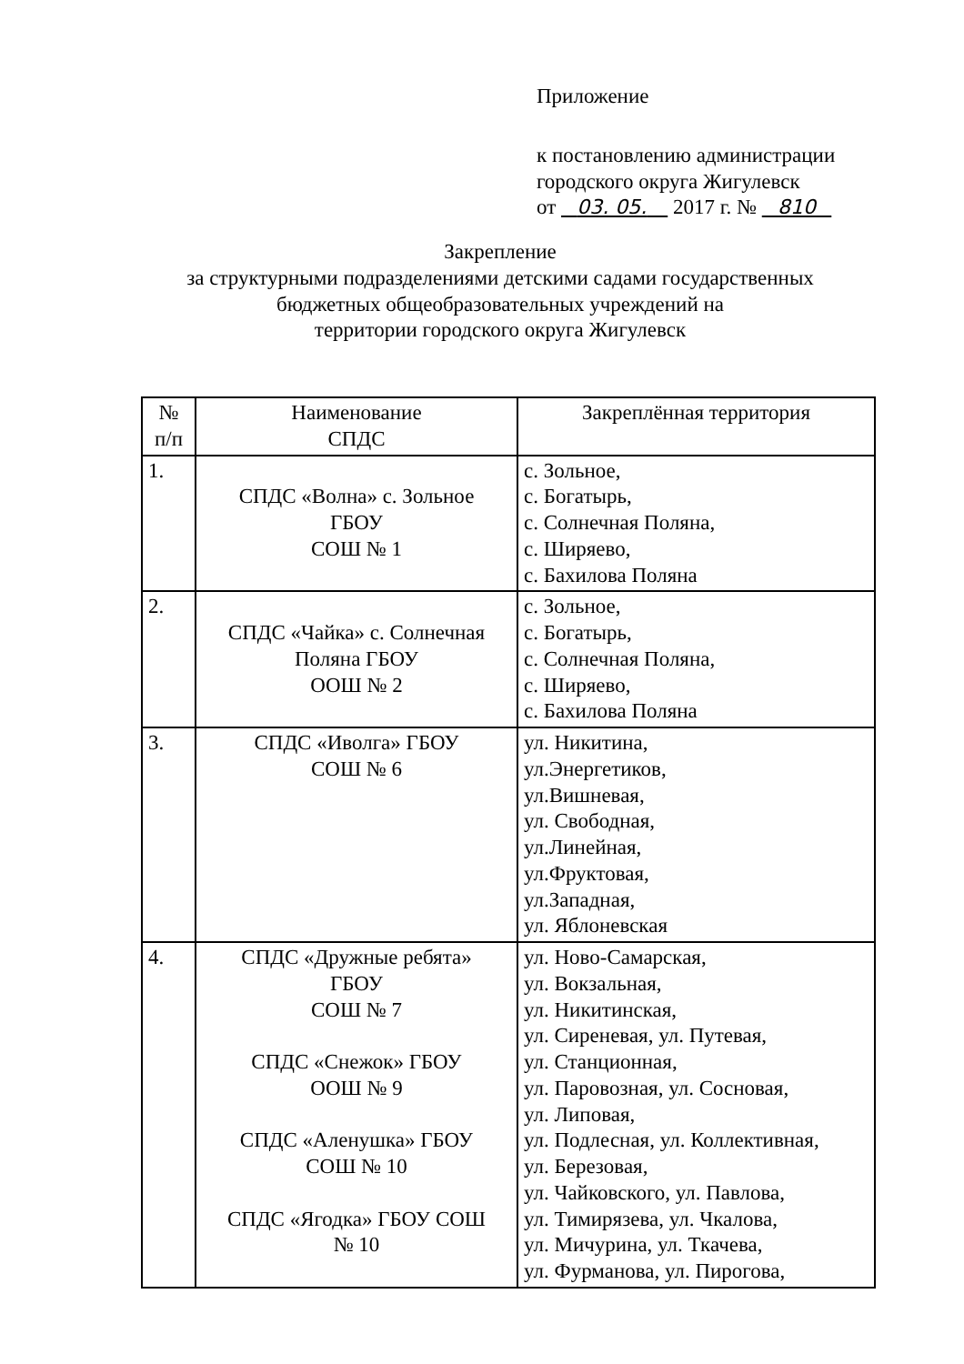Приложение
к постановлению администрации
городского округа Жигулевск
от 03. 05. 2017 г. № 810
Закрепление
за структурными подразделениями детскими садами государственных
бюджетных общеобразовательных учреждений на
территории городского округа Жигулевск
| № п/п | Наименование СПДС | Закреплённая территория |
| --- | --- | --- |
| 1. | СПДС «Волна» с. Зольное ГБОУ СОШ № 1 | с. Зольное, с. Богатырь, с. Солнечная Поляна, с. Ширяево, с. Бахилова Поляна |
| 2. | СПДС «Чайка» с. Солнечная Поляна ГБОУ ООШ № 2 | с. Зольное, с. Богатырь, с. Солнечная Поляна, с. Ширяево, с. Бахилова Поляна |
| 3. | СПДС «Иволга» ГБОУ СОШ № 6 | ул. Никитина, ул.Энергетиков, ул.Вишневая, ул. Свободная, ул.Линейная, ул.Фруктовая, ул.Западная, ул. Яблоневская |
| 4. | СПДС «Дружные ребята» ГБОУ СОШ № 7 СПДС «Снежок» ГБОУ ООШ № 9 СПДС «Аленушка» ГБОУ СОШ № 10 СПДС «Ягодка» ГБОУ СОШ № 10 | ул. Ново-Самарская, ул. Вокзальная, ул. Никитинская, ул. Сиреневая, ул. Путевая, ул. Станционная, ул. Паровозная, ул. Сосновая, ул. Липовая, ул. Подлесная, ул. Коллективная, ул. Березовая, ул. Чайковского, ул. Павлова, ул. Тимирязева, ул. Чкалова, ул. Мичурина, ул. Ткачева, ул. Фурманова, ул. Пирогова, |